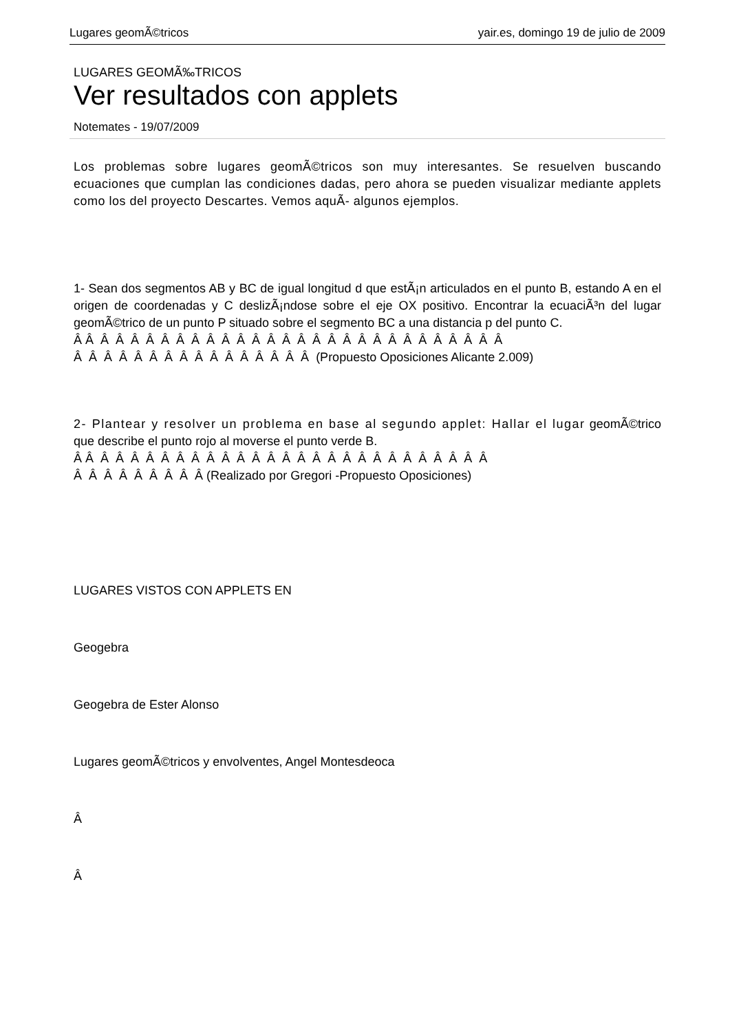Lugares geomÃ©tricos yair.es, domingo 19 de julio de 2009
LUGARES GEOMÃ‰TRICOS
Ver resultados con applets
Notemates - 19/07/2009
Los problemas sobre lugares geomÃ©tricos son muy interesantes. Se resuelven buscando ecuaciones que cumplan las condiciones dadas, pero ahora se pueden visualizar mediante applets como los del proyecto Descartes. Vemos aquÃ- algunos ejemplos.
1- Sean dos segmentos AB y BC de igual longitud d que estÃ¡n articulados en el punto B, estando A en el origen de coordenadas y C deslizÃ¡ndose sobre el eje OX positivo. Encontrar la ecuaciÃ³n del lugar geomÃ©trico de un punto P situado sobre el segmento BC a una distancia p del punto C.
Â Â Â Â Â Â Â Â Â Â Â Â Â Â Â Â Â Â Â Â Â Â Â Â Â Â Â Â Â
Â Â Â Â Â Â Â Â Â Â Â Â Â Â Â Â (Propuesto Oposiciones Alicante 2.009)
2- Plantear y resolver un problema en base al segundo applet: Hallar el lugar geomÃ©trico que describe el punto rojo al moverse el punto verde B.
Â Â Â Â Â Â Â Â Â Â Â Â Â Â Â Â Â Â Â Â Â Â Â Â Â Â Â Â
Â Â Â Â Â Â Â Â Â (Realizado por Gregori -Propuesto Oposiciones)
LUGARES VISTOS CON APPLETS EN
Geogebra
Geogebra de Ester Alonso
Lugares geomÃ©tricos y envolventes, Angel Montesdeoca
Â
Â